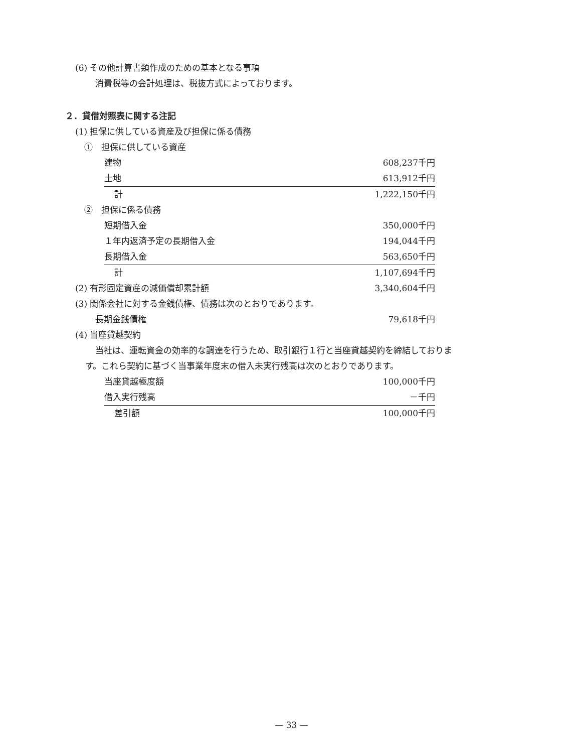(6) その他計算書類作成のための基本となる事項
消費税等の会計処理は、税抜方式によっております。
２．貸借対照表に関する注記
(1) 担保に供している資産及び担保に係る債務
①　担保に供している資産
| 建物 | 608,237千円 |
| 土地 | 613,912千円 |
| 計 | 1,222,150千円 |
②　担保に係る債務
| 短期借入金 | 350,000千円 |
| １年内返済予定の長期借入金 | 194,044千円 |
| 長期借入金 | 563,650千円 |
| 計 | 1,107,694千円 |
| (2) 有形固定資産の減価償却累計額 | 3,340,604千円 |
(3) 関係会社に対する金銭債権、債務は次のとおりであります。
| 長期金銭債権 | 79,618千円 |
(4) 当座貸越契約
当社は、運転資金の効率的な調達を行うため、取引銀行１行と当座貸越契約を締結しておりま
す。これら契約に基づく当事業年度末の借入未実行残高は次のとおりであります。
| 当座貸越極度額 | 100,000千円 |
| 借入実行残高 | －千円 |
| 差引額 | 100,000千円 |
— 33 —